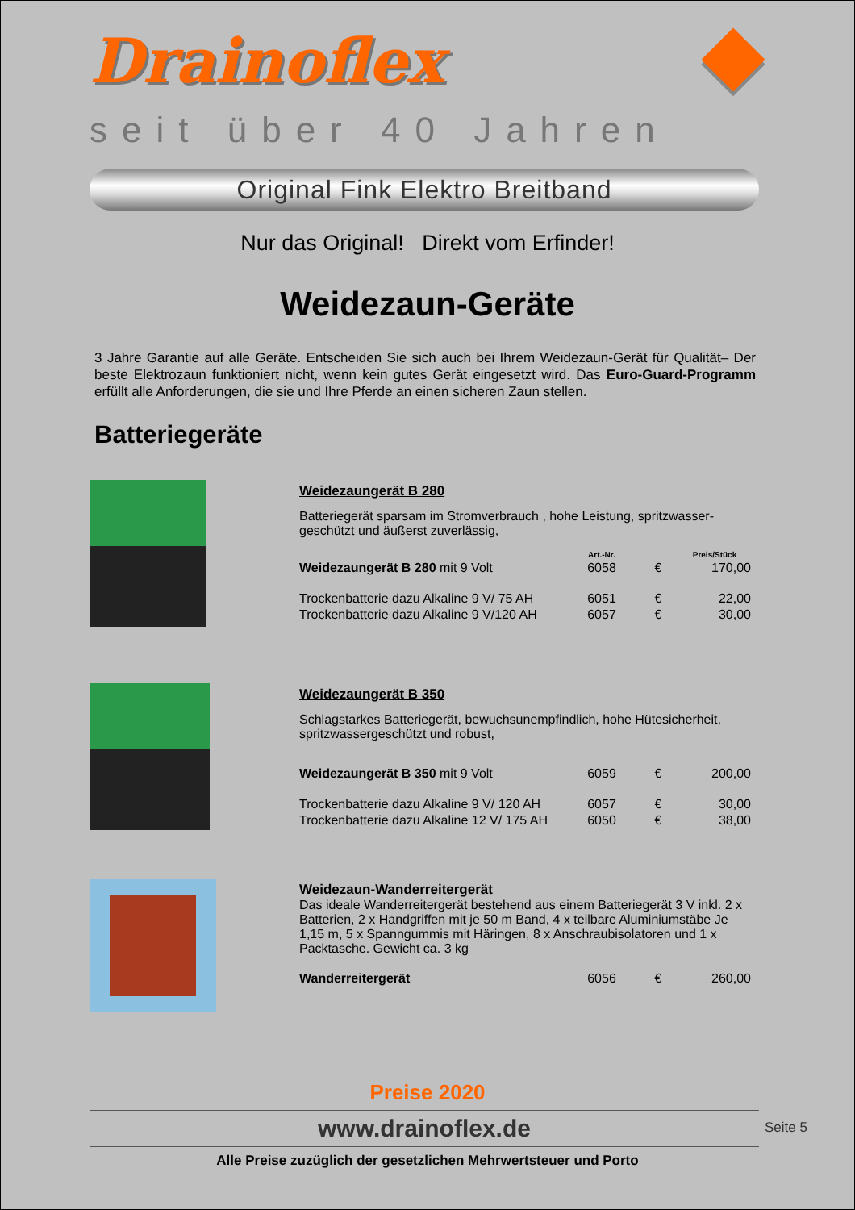Drainoflex
seit über 40 Jahren
Original Fink Elektro Breitband
Nur das Original! Direkt vom Erfinder!
Weidezaun-Geräte
3 Jahre Garantie auf alle Geräte. Entscheiden Sie sich auch bei Ihrem Weidezaun-Gerät für Qualität– Der beste Elektrozaun funktioniert nicht, wenn kein gutes Gerät eingesetzt wird. Das Euro-Guard-Programm erfüllt alle Anforderungen, die sie und Ihre Pferde an einen sicheren Zaun stellen.
Batteriegeräte
Weidezaungerät B 280
Batteriegerät sparsam im Stromverbrauch , hohe Leistung, spritzwasser-geschützt und äußerst zuverlässig,
| | Art.-Nr. | | Preis/Stück |
| --- | --- | --- | --- |
| Weidezaungerät B 280 mit 9 Volt | 6058 | € | 170,00 |
| Trockenbatterie dazu Alkaline 9 V/ 75 AH | 6051 | € | 22,00 |
| Trockenbatterie dazu Alkaline 9 V/120 AH | 6057 | € | 30,00 |
Weidezaungerät B 350
Schlagstarkes Batteriegerät, bewuchsunempfindlich, hohe Hütesicherheit, spritzwassergeschützt und robust,
| Weidezaungerät B 350 mit 9 Volt | 6059 | € | 200,00 |
| Trockenbatterie dazu Alkaline 9 V/ 120 AH | 6057 | € | 30,00 |
| Trockenbatterie dazu Alkaline 12 V/ 175 AH | 6050 | € | 38,00 |
Weidezaun-Wanderreitergerät
Das ideale Wanderreitergerät bestehend aus einem Batteriegerät 3 V inkl. 2 x Batterien, 2 x Handgriffen mit je 50 m Band, 4 x teilbare Aluminiumstäbe Je 1,15 m, 5 x Spanngummis mit Häringen, 8 x Anschraubisolatoren und 1 x Packtasche. Gewicht ca. 3 kg
| Wanderreitergerät | 6056 | € | 260,00 |
Preise 2020
www.drainoflex.de Seite 5
Alle Preise zuzüglich der gesetzlichen Mehrwertsteuer und Porto